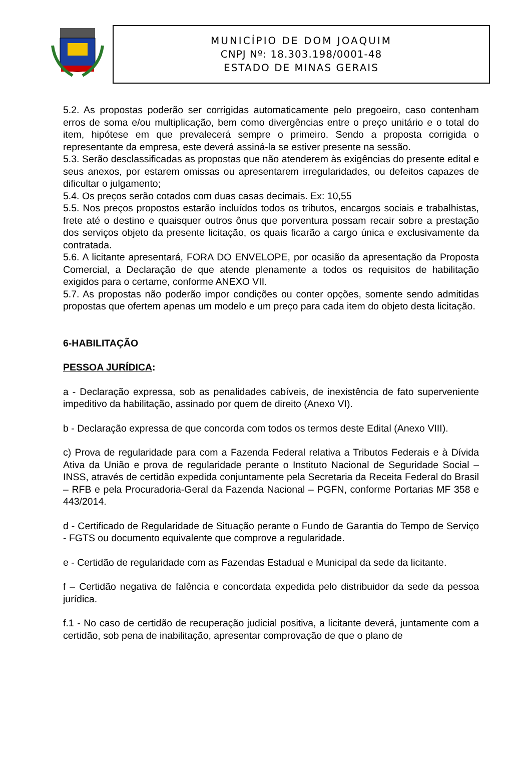MUNICÍPIO DE DOM JOAQUIM
CNPJ Nº: 18.303.198/0001-48
ESTADO DE MINAS GERAIS
5.2. As propostas poderão ser corrigidas automaticamente pelo pregoeiro, caso contenham erros de soma e/ou multiplicação, bem como divergências entre o preço unitário e o total do item, hipótese em que prevalecerá sempre o primeiro. Sendo a proposta corrigida o representante da empresa, este deverá assiná-la se estiver presente na sessão.
5.3. Serão desclassificadas as propostas que não atenderem às exigências do presente edital e seus anexos, por estarem omissas ou apresentarem irregularidades, ou defeitos capazes de dificultar o julgamento;
5.4. Os preços serão cotados com duas casas decimais. Ex: 10,55
5.5. Nos preços propostos estarão incluídos todos os tributos, encargos sociais e trabalhistas, frete até o destino e quaisquer outros ônus que porventura possam recair sobre a prestação dos serviços objeto da presente licitação, os quais ficarão a cargo única e exclusivamente da contratada.
5.6. A licitante apresentará, FORA DO ENVELOPE, por ocasião da apresentação da Proposta Comercial, a Declaração de que atende plenamente a todos os requisitos de habilitação exigidos para o certame, conforme ANEXO VII.
5.7. As propostas não poderão impor condições ou conter opções, somente sendo admitidas propostas que ofertem apenas um modelo e um preço para cada item do objeto desta licitação.
6-HABILITAÇÃO
PESSOA JURÍDICA:
a - Declaração expressa, sob as penalidades cabíveis, de inexistência de fato superveniente impeditivo da habilitação, assinado por quem de direito (Anexo VI).
b - Declaração expressa de que concorda com todos os termos deste Edital (Anexo VIII).
c) Prova de regularidade para com a Fazenda Federal relativa a Tributos Federais e à Dívida Ativa da União e prova de regularidade perante o Instituto Nacional de Seguridade Social – INSS, através de certidão expedida conjuntamente pela Secretaria da Receita Federal do Brasil – RFB e pela Procuradoria-Geral da Fazenda Nacional – PGFN, conforme Portarias MF 358 e 443/2014.
d - Certificado de Regularidade de Situação perante o Fundo de Garantia do Tempo de Serviço - FGTS ou documento equivalente que comprove a regularidade.
e - Certidão de regularidade com as Fazendas Estadual e Municipal da sede da licitante.
f – Certidão negativa de falência e concordata expedida pelo distribuidor da sede da pessoa jurídica.
f.1 - No caso de certidão de recuperação judicial positiva, a licitante deverá, juntamente com a certidão, sob pena de inabilitação, apresentar comprovação de que o plano de